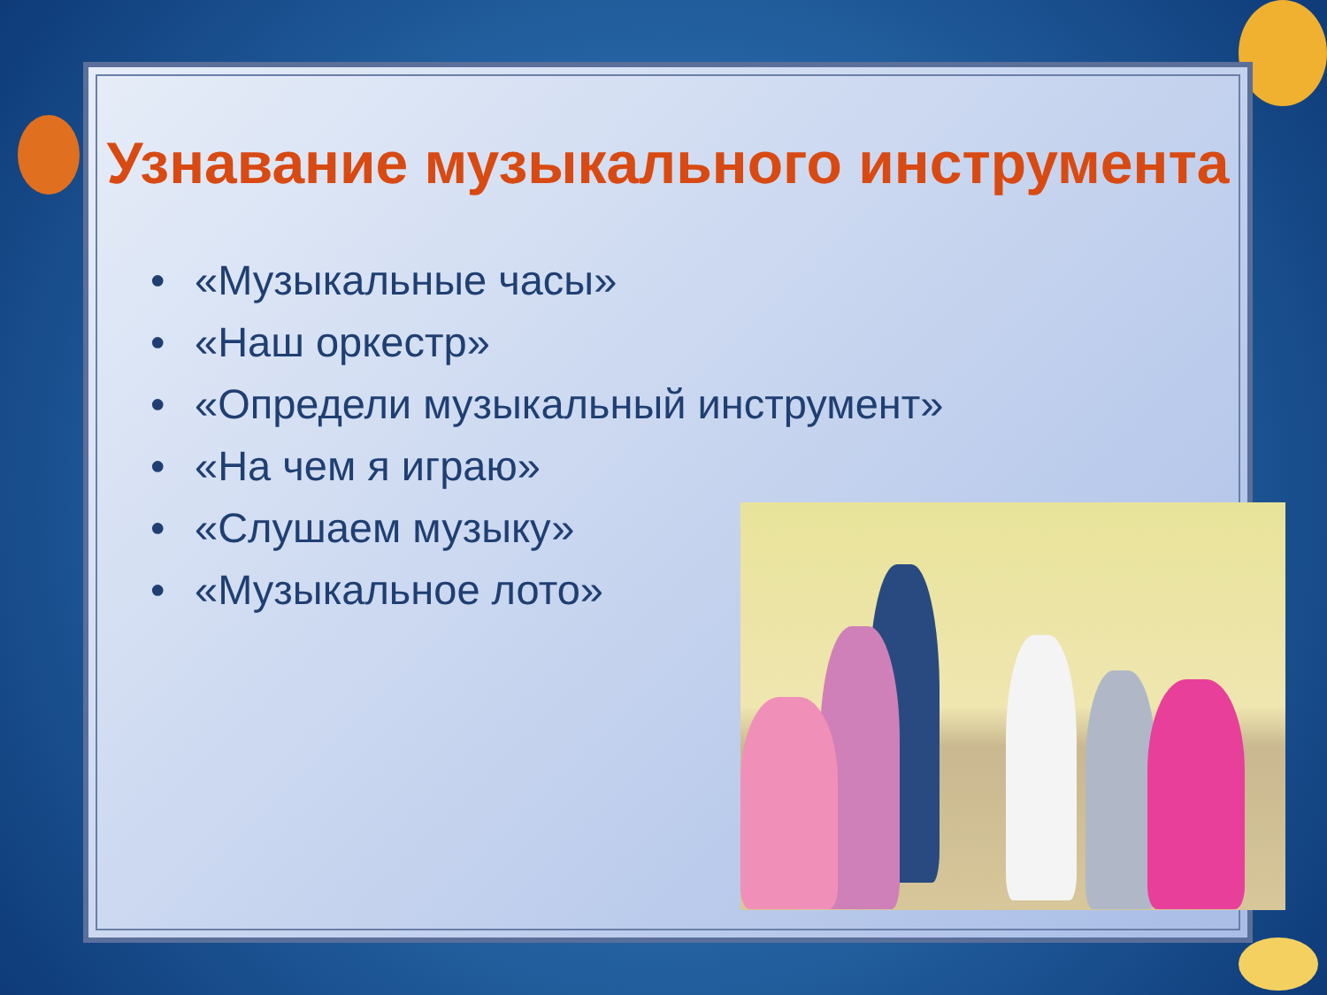Узнавание музыкального инструмента
• «Музыкальные часы»
• «Наш оркестр»
• «Определи музыкальный инструмент»
• «На чем я играю»
• «Слушаем музыку»
• «Музыкальное лото»